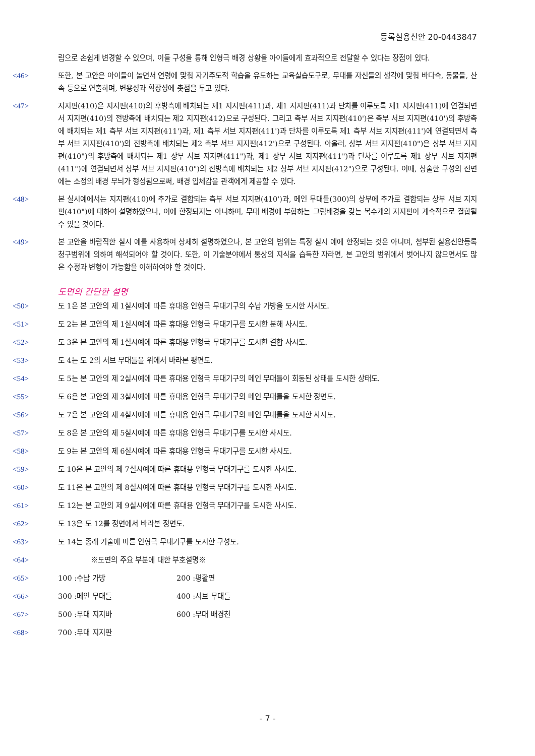등록실용신안 20-0443847
림으로 손쉽게 변경할 수 있으며, 이들 구성을 통해 인형극 배경 상황을 아이들에게 효과적으로 전달할 수 있다는 장점이 있다.
<46> 또한, 본 고안은 아이들이 놀면서 연령에 맞춰 자기주도적 학습을 유도하는 교육실습도구로, 무대를 자신들의 생각에 맞춰 바다속, 동물들, 산속 등으로 연출하며, 변용성과 확장성에 촛점을 두고 있다.
<47> 지지편(410)은 지지편(410)의 후방측에 배치되는 제1 지지편(411)과, 제1 지지편(411)과 단차를 이루도록 제1 지지편(411)에 연결되면서 지지편(410)의 전방측에 배치되는 제2 지지편(412)으로 구성된다. 그리고 측부 서브 지지편(410')은 측부 서브 지지편(410')의 후방측에 배치되는 제1 측부 서브 지지편(411')과, 제1 측부 서브 지지편(411')과 단차를 이루도록 제1 측부 서브 지지편(411')에 연결되면서 측부 서브 지지편(410')의 전방측에 배치되는 제2 측부 서브 지지편(412')으로 구성된다. 아울러, 상부 서브 지지편(410")은 상부 서브 지지편(410")의 후방측에 배치되는 제1 상부 서브 지지편(411")과, 제1 상부 서브 지지편(411")과 단차를 이루도록 제1 상부 서브 지지편(411")에 연결되면서 상부 서브 지지편(410")의 전방측에 배치되는 제2 상부 서브 지지편(412")으로 구성된다. 이때, 상술한 구성의 전면에는 소정의 배경 무늬가 형성됨으로써, 배경 입체감을 관객에게 제공할 수 있다.
<48> 본 실시예에서는 지지편(410)에 추가로 결합되는 측부 서브 지지편(410')과, 메인 무대틀(300)의 상부에 추가로 결합되는 상부 서브 지지편(410")에 대하여 설명하였으나, 이에 한정되지는 아니하며, 무대 배경에 부합하는 그림배경을 갖는 복수개의 지지편이 계속적으로 결합될 수 있을 것이다.
<49> 본 고안을 바람직한 실시 예를 사용하여 상세히 설명하였으나, 본 고안의 범위는 특정 실시 예에 한정되는 것은 아니며, 첨부된 실용신안등록청구범위에 의하여 해석되어야 할 것이다. 또한, 이 기술분야에서 통상의 지식을 습득한 자라면, 본 고안의 범위에서 벗어나지 않으면서도 많은 수정과 변형이 가능함을 이해하여야 할 것이다.
도면의 간단한 설명
<50> 도 1은 본 고안의 제 1실시예에 따른 휴대용 인형극 무대기구의 수납 가방을 도시한 사시도.
<51> 도 2는 본 고안의 제 1실시예에 따른 휴대용 인형극 무대기구를 도시한 분해 사시도.
<52> 도 3은 본 고안의 제 1실시예에 따른 휴대용 인형극 무대기구를 도시한 결합 사시도.
<53> 도 4는 도 2의 서브 무대틀을 위에서 바라본 평면도.
<54> 도 5는 본 고안의 제 2실시예에 따른 휴대용 인형극 무대기구의 메인 무대틀이 회동된 상태를 도시한 상태도.
<55> 도 6은 본 고안의 제 3실시예에 따른 휴대용 인형극 무대기구의 메인 무대틀을 도시한 정면도.
<56> 도 7은 본 고안의 제 4실시예에 따른 휴대용 인형극 무대기구의 메인 무대틀을 도시한 사시도.
<57> 도 8은 본 고안의 제 5실시예에 따른 휴대용 인형극 무대기구를 도시한 사시도.
<58> 도 9는 본 고안의 제 6실시예에 따른 휴대용 인형극 무대기구를 도시한 사시도.
<59> 도 10은 본 고안의 제 7실시예에 따른 휴대용 인형극 무대기구를 도시한 사시도.
<60> 도 11은 본 고안의 제 8실시예에 따른 휴대용 인형극 무대기구를 도시한 사시도.
<61> 도 12는 본 고안의 제 9실시예에 따른 휴대용 인형극 무대기구를 도시한 사시도.
<62> 도 13은 도 12를 정면에서 바라본 정면도.
<63> 도 14는 종래 기술에 따른 인형극 무대기구를 도시한 구성도.
<64> ※도면의 주요 부분에 대한 부호설명※
<65> 100 :수납 가방 200 :평활면
<66> 300 :메인 무대틀 400 :서브 무대틀
<67> 500 :무대 지지바 600 :무대 배경천
<68> 700 :무대 지지판
- 7 -